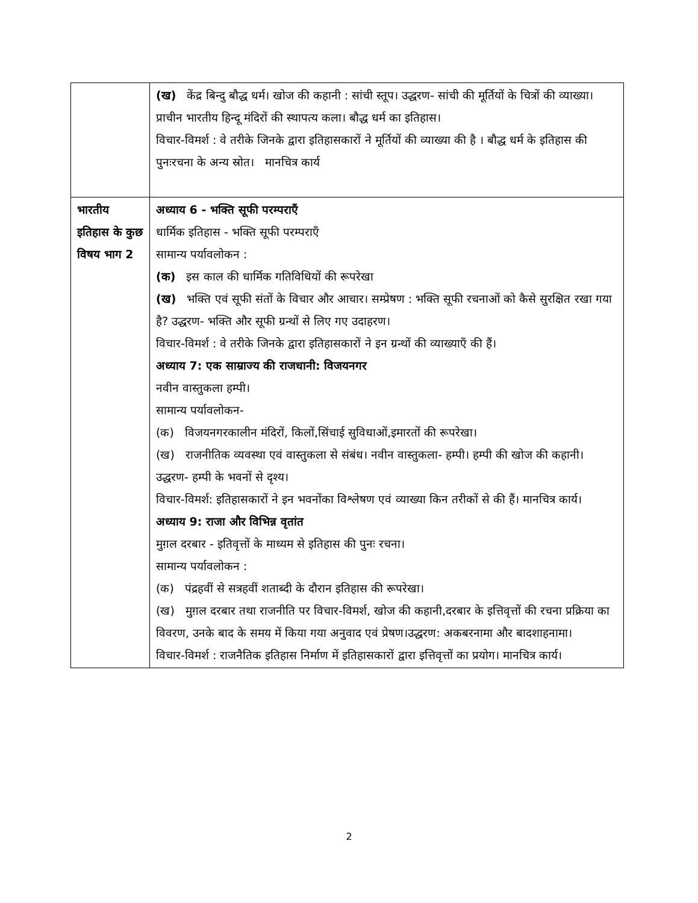| | (ख) केंद्र बिन्दु बौद्ध धर्म। खोज की कहानी : सांची स्तूप। उद्धरण- सांची की मूर्तियों के चित्रों की व्याख्या। प्राचीन भारतीय हिन्दू मंदिरों की स्थापत्य कला। बौद्ध धर्म का इतिहास। विचार-विमर्श : वे तरीके जिनके द्वारा इतिहासकारों ने मूर्तियों की व्याख्या की है । बौद्ध धर्म के इतिहास की पुनःरचना के अन्य स्रोत। मानचित्र कार्य |
| भारतीय इतिहास के कुछ विषय भाग 2 | अध्याय 6 - भक्ति सूफी परम्पराएँ धार्मिक इतिहास - भक्ति सूफी परम्पराएँ सामान्य पर्यावलोकन : (क) इस काल की धार्मिक गतिविधियों की रूपरेखा (ख) भक्ति एवं सूफी संतों के विचार और आचार। सम्प्रेषण : भक्ति सूफी रचनाओं को कैसे सुरक्षित रखा गया है? उद्धरण- भक्ति और सूफी ग्रन्थों से लिए गए उदाहरण। विचार-विमर्श : वे तरीके जिनके द्वारा इतिहासकारों ने इन ग्रन्थों की व्याख्याएँ की हैं। अध्याय 7: एक साम्राज्य की राजधानी: विजयनगर नवीन वास्तुकला हम्पी। सामान्य पर्यावलोकन- (क) विजयनगरकालीन मंदिरों, किलों,सिंचाई सुविधाओं,इमारतों की रूपरेखा। (ख) राजनीतिक व्यवस्था एवं वास्तुकला से संबंध। नवीन वास्तुकला- हम्पी। हम्पी की खोज की कहानी। उद्धरण- हम्पी के भवनों से दृश्य। विचार-विमर्श: इतिहासकारों ने इन भवनोंका विश्लेषण एवं व्याख्या किन तरीकों से की हैं। मानचित्र कार्य। अध्याय 9: राजा और विभिन्न वृतांत मुग़ल दरबार - इतिवृत्तों के माध्यम से इतिहास की पुनः रचना। सामान्य पर्यावलोकन : (क) पंद्रहवीं से सत्रहवीं शताब्दी के दौरान इतिहास की रूपरेखा। (ख) मुग़ल दरबार तथा राजनीति पर विचार-विमर्श, खोज की कहानी,दरबार के इत्तिवृत्तों की रचना प्रक्रिया का विवरण, उनके बाद के समय में किया गया अनुवाद एवं प्रेषण।उद्धरण: अकबरनामा और बादशाहनामा। विचार-विमर्श : राजनैतिक इतिहास निर्माण में इतिहासकारों द्वारा इत्तिवृत्तों का प्रयोग। मानचित्र कार्य। |
2